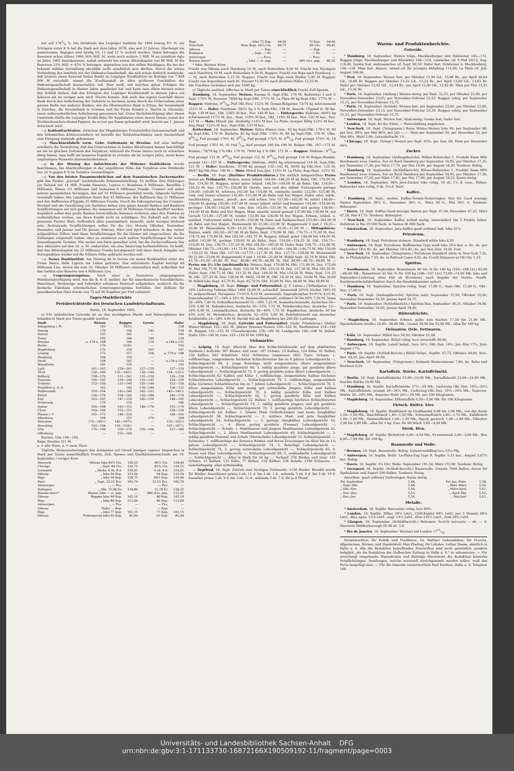nur auf 1793/4 %. Die Dividende des Leipziger Instituts für 1904 betrug 8½ %; ein Erträgnis unter 8 % hat die Bank seit dem Jahre 1878, also seit 27 Jahren, überhaupt nie auszuweisen, dagegen sind häufig 10, 11 und 12 % verteilt worden. Dabei betrugen die Reserven schon ultimo 1904 30¾ Mill. M, wozu noch weitere 3 Mill. M an erzieltem Agio im Jahre 1905 hinzukommen, sodaß nunmehr bei einem Aktienkapital von 80 Mill. M die Reserven 33¾ Mill. = 42¼ % betragen, abgesehen von den stillen Rücklagen, die bei der bekannt soliden Verwaltung ebenfalls recht ansehnlich sein dürften. Durch die intime Verbindung des Instituts mit der Diskonto-Gesellschaft, die sich schon dadurch ausdrückt, daß letztere einen dauernd festen Besitz an Leipziger Kreditaktien im Betrage von 7 800 000 M unterhält, nimmt die Kreditanstalt an allen größeren Geschäften der Diskontogesellschaft konsortialiter teil. Man weiß, mit welchen guten Erfolgen die Diskontogesellschaft in diesem Jahre gearbeitet hat und kann man allein hieraus schon den Schluß ziehen, daß das Erträgnis der Leipziger Kreditanstalt in diesem Jahre ein höheres als im vorigen sein wird. Hierzu kommt, daß auch das eigene Geschäft dieser Bank durch den Aufschwung der Industrie in Sachsen, sowie durch die Uebernahme einer ganzen Reihe von anderen Banken, wie die Oberlausitzer Bank in Zittau, die Vereinsbank in Zwickau, die Vereinsbank in Grimma und die Firma Kunath u. Nieritz in Chemnitz, einen außerordentlichen Aufschwung genommen hat. Unter Berücksichtigung aller dieser Umstände dürfte die Leipziger Kredit-Aktie für Kapitalisten einen Anreiz bieten, zumal der Dividendenschein dieses Papiers, da es nur per Kasse gehandelt wird, bereits am 1. Januar detachiert wird.
—y. Kohlenfrachtsätze. Zwischen der Magdeburger Privatschiffer-Genossenschaft und den böhmischen Kohlenverladern ist betreffs der Kohlenfrachtsätze nach Deutschland eine Einigung zustande gekommen.
—y. Maschinenfabrik vorm. Gebr. Guttsmann in Breslau. Auf eine Anfrage erwiderte die Verwaltung, daß das Unternehmen in beiden Abteilungen besser beschäftigt sei als im gleichen Zeitraum des Vorjahres, während die Preise immer noch zu wünschen übrig lassen; man hofft ein besseres Ergebnis zu erzielen als im vorigen Jahre, wenn keine ungünstigen Momente dazwischenkommen.
—y. In der Sitzung des Aufsichtsrats der Wittener Stahlröhren wurde beschlossen, bei Abschreibungen in der ungefähren Höhe des Vorjahres eine Dividende von 14 % gegen 8 % im Vorjahre vorzuschlagen.
—y. Von den letzten Zusammenbrüchen auf dem französischen Zuckermarkte gibt das Pariser „Journal" nachstehende Zusammenstellung: Es stellten ihre Zahlungen ein Saluzot mit 14 Mill. Franks Passiven, Leprou u. Boudreau 8 Millionen, Barnillés 2 Millionen, Simon 2½ Millionen und Dehaynes 6 Millionen Franks. Crosnier soll außer seinem persönlichen Vermögen, das auf 10 Millionen geschätzt wurde, folgende Verluste veranlaßt haben: Der Liquidation Henri Say 45 Millionen, der Raffinerie Say 21 Millionen und den Raffineries d'Egypte 25 Millionen Franks. Durch die Eskomptierung der Crosnier-Wechsel und die Gewährung von Darlehen haben eine ganze Anzahl Banken und Bankiers Verpflichtungen auf sich geladen, die zusammen auf 30 Millionen Franks beziffert werden. Angeblich sollen drei große Banken beträchtliche Summen verlieren, aber ihre Position zu verheimlichen suchen, um ihren Kredit nicht zu schädigen. Die Zukunft soll, wie das genannte Pariser Blatt, hoffentlich allzu pessimistisch, bemerkt, nicht weniger drohend sein. Bedeutende Verpflichtungen sollen für die vier Monate Oktober, November, Dezember und Januar und für Januar, Februar, März und April schweben. In den vorher aufgezählten Ziffern sind diese Verpflichtungen für die Häuser mit eingerechnet, die die Zahlungen eingestellt haben; aber es existieren noch andere Verpflichtungen für weiter hinausliegende Termine. Wie weiter aus Paris gemeldet wird, hat die Zuckerraffinerie Say ihre Aktionäre auf den 10. n. M. einberufen, um eine Sanierung herbeizuführen. Es heißt, daß das Aktienkapital um 23 Millionen Franks herabgesetzt und dann durch Ausgabe von Vorzugsaktien wieder auf die frühere Höhe gebracht werden soll.
—y. Neues Bankinstitut. Am Montag ist in Genua ein neues Bankinstitut unter der Firma Banco della Liguria ins Leben getreten. Das autorisierte Kapital beträgt 60 Millionen Lire, wovon bis zum 10. Oktober 20 Millionen einzuzahlen sind, außerdem hat das Institut eine Reserve von 4 Millionen Lire.
—y. Ursprungszeugnisse. Nach einer in Sosnowice eingegangenen Ministerialverfügung wird, wie die B. B.-Z. meldet, der für amerikanische Eisenfabrikate, Maschinen, Werkzeuge und Fahrräder erhobene Mehrzoll aufgehoben, wodurch die für deutsche Fabrikate erforderlichen Ursprungszeugnisse fortfallen. Der Zollsatz für amerikanisches Harz wurde von 72 auf 60 Kopeken per Pud reduziert.
Tages-Marktberichte
Preisberichtstelle des Deutschen Landwirtschaftsrats.
Berlin, 18. September 1905.
a) Für inländisches Getreide ist an den wichtigsten Markt- und Börsenplätzen des Inlandes in Mark pro Tonne gezahlt worden:
| Stadt | Weizen | Roggen | Gerste | Hafer |
| --- | --- | --- | --- | --- |
| Königsberg i. Pr. | 165 | 143¾ | — | 138 |
| Danzig | 170 | 144 | 142 | 138 |
| Stettin | 165 | 145 | — | 142 |
| Posen | 169 | 144 | 146 | 134 |
| Breslau | a. 174 n. 168 | 146 | 150 | a.144 n.131 |
| Berlin | 170 | 153¾ | — | 156 |
| Magdeburg | 172 | 150 | 165 | 147 |
| Leipzig | 172 | 157 | 168 | a. 170 n. 148 |
| Hamburg | 164 | 150 | — | — |
| Neuß | 168 | 145 | — | n.130 a.150 |
| Mannheim | 181 | 156 | — | 142 |
| Lyck | 161—163 | 139—141 | 127—129 | 127—129 |
| Tilsit | 156—160 | 135—142½ | 130—140 | 124—132½ |
| Kolberg | 158—170 | 131—143 | 135—150 | 126—138 |
| Namslau | 160—165 | 139—144 | 125—145 | 124—129 |
| Trebnitz | 152—160 | 133—140 | 125—140 | 122—130 |
| Frankfurt a. d. O. | 162 | 140 | 130—140 | 130—132 |
| Halberstadt | 159—164 | 143—149 | 143—161 | 145—149½ |
| Erfurt | 156—170 | 150—160 | 150—180 | 145—170 |
| Kiel | 162—165 | 147—150 | 145—150 | 140—145 |
| Schleswig | 170 | 150 | — | 146 |
| Goslar | 160—168 | 143—152 | 140—170 | 155—170 |
| Cleve | 164—166 | 152—155 | — | 128—130 |
| Plauen i. V. | 165—172 | 146—150 | — | 140—166 |
| Altenburg | 168 | 153 | 170 | 160 |
| München | 175—182½ | 145—147½ | — | 155—162½ |
| Straubing | 192—194 | 152—154½ | — | 163—187½ |
| Ulm | 176—190 | 150—170 | 156—164 | 157—180 |
| Offenburg | — | 155—160 | — | — |
Kernen: Ulm 166—182.
Raps: Breslau 221 M.
a. = alte Ware, n. = neue Ware.
Tägliche Börsennotierungen des Auslandes auf Grund hiesiger eigener Depeschen in Mark per Tonne ausschließlich Fracht, Zoll, Spesen und Qualitätsunterschiede am 18. September / voriger Kurs
| Newyork | Weizen loko 89⅞ Cts. | 138,25 | 89⅞ Cts. | 138,40 |
| Chicago | „ Sept. 84 Cts. | 129,75 | 83¾ Cts. | 129,55 |
| Liverpool | „ Dezbr. 6 sh. 8 d. | 150,05 | 6 sh. 8 d. | 150,05 |
| Odessa | „ loko 94 Kop. | 123,50 | 94 Kop. | 123,50 |
| Riga | „ loko 98 Kop. | 128,75 | 98½ Kop. | 129,40 |
| Paris | „ Sept. 22,55 Fcs. | 182,70 | 22,55 Fcs. | 182,70 |
| Antwerpen | „ — Fcs. | — | — Fcs. | — |
| Budapest | „ Okt. 15,84 Kr. | 134,80 | 15,78 Kr. | 134,25 |
| Buenos Aires* | Weizen loko — ct. pap. | — | 680 ctvs. pap. | 121,05 |
| Odessa | Roggen loko 80 Kop. | 105,10 | 80 Kop. | 105,10 |
| Riga | „ loko 86 Kop. | 113,00 | 86 Kop. | 113,00 |
| Antwerpen | „ — Fcs. | — | — Fcs. | — |
| Odessa | Hafer — Kop. | — | — Kop. | — |
| Riga | „ loko 77 Kop. | 101,15 | 77 Kop. | 101,15 |
| Odessa | Futtergerste loko 65 Kop. | 85,40 | 65 Kop. | 85,40 |
| Riga | „ loko 72 Kop. | 94,60 | 72 Kop. | 94,60 |
| New-York | Mais Sept. 60¼ Cts. | 99,75 | 60 Cts. | 99,45 |
| Odessa | „ — Kop. | — | — Kop. | — |
| Budapest | „ Sept. — Kr. | — | — Kr. | — |
| Antwerpen | „ — Frcs. | — | — Frcs. | — |
| Buenos Aires* | „ loko — ct. pap. | — | 485 ctvs. pap. | 86,35 |
* bdsr. Buenos Aires.
Fracht von Odessa nach Hamburg 10 M, nach Rotterdam 9,50 M. Fracht von Nicolajew nach Hamburg 10 M, nach Rotterdam 9,50 M. Roggen: Fracht von Riga nach Hamburg —, — M, nach Rotterdam 5,15 M. Roggen: Fracht von Riga nach Stettin 5,00 M. Roggen: Fracht von Argentinien nach St. Vincent 15,85 M, nach direkten Häfen 12,25 M.
Die Frachten verstehen sich per 1000 kg.
c) Tägliche ausländ. Offerten in Mark per Tonne einschließlich Fracht-Zoll-Spesen.
Hamburg, 18. September. Weizen: Kansas II: Sept./Okt. 179 M, Redwinter I und II Sept. 174½ M, Donauer 79/80 kg Sept./Okt. 171½ M, La Plata 80 kg Sept./Okt. 177½ M — Roggen: Südruss. 915/20 Pud Okt./Nov. 152½ M, Donau-Bulgarien 73/74 kg schwimmend 151½ M — Hafer: Nordruss. 50/51 kg 3 % Sept./Okt. 139 M, Amerik. Clipped II: 38 lbs. Sept. 138 M bez., Okt. 138¾ M bez., Nov. 140 M bez. — Futtergerste: Südruss.: 60/61 kg schwimmend 117½ M, bez., Sept. 118¼ M bez., Okt. 119½ M bez., Nov. 120 M bez., Dez. 121 M — Mais: Mixed: Jan. dreihäfig 114¼ M bez. La Plata: morgen fällig 122½ M bez., Aug./Sept. 122¼ M bez., Sept./Okt. 123 M bez.
Rotterdam, 18. September. Weizen: Bahia Blanca russ.: 82 kg Sept./Okt. 178½ M, 80 kg Sept./Okt. 176 M. Barletta: 82 kg Sept./Okt. 178½ M, 80 kg Sept./Okt. 176 M. Ulka: 930/35 Pud prompt 170½ M, 925/30 Pud prompt 172½ M, 930/35 Pud prompt 174½ M, 10 Pud prompt 176½ M, 10 Pud 5/10 Azof prompt 180 bis 190 M. Bulgar. Okt. 167—175 M. Rumän.: 78/79 kg 3 % Okt. 170 M, 79/80 kg 2 % Okt. 171 M — Roggen: Südruss.: 915/20 Pud prompt 151 M, 920/25 Pud prompt 152 M, 925/30 Pud prompt 154 M Bulgar./Rumän. prompt 141—157 M — Futtergerste: Südruss.: 60/61 kg schwimmend 118 M, Sept./Okt. 121 M — Hafer: Nordruss.: 47/48 kg prompt 132—142 M, 44/45 kg Okt./Nov. 135 M, 46/47 kg Okt./Nov. 140 M — Mais: Mixed Dez./Jan. 115¾ M. La Plata: Aug./Sept. 123½ M.
— Berlin, 18. Sept. (Berliner Produktenbörse.) Die amtlich festgestellten Preise waren am Frühmarkt: Weizen, neuer inländ. 164,00—166,50 M ab Bahn, Okt. 170,50 M, Dez. 174,50 M. Roggen, neuer guter inländ. 146,50—149,00 M ab Bahn, Okt. 154,00—154,25 M, Dez. 155,75—156,00 M. Gerste, neue und alte inländ. Futtergerste geringe 134,00—140,00 M, schwere 141,00 bis 154,00 M, russische leichte 122,00—125,00 M, russ. und Donau schwere 145,00—151,00 M ab Bahn und frei Wagen. Hafer, alter, märk., mecklenburg., pomm., preuß., pos. und schles. fein 157,00—165,00 M, mittel 148,00—156,00 M, gering 145,00—147,00 M, neuer inländ. mittel und besserer 143,00—154,00 M, geringer 134,00—142,00 M, russ. fein 145,00—151,00 M, mittel und gering 138,00—144,00 M ab Bahn und frei Wagen. Mais, amerik. mixed gesund 137,00 bis 139,00 M, mit Geruch 123,00—127,00 M, runder 132,00 bis 136,00 M frei Wagen. Erbsen, inländ. u. ausländ. Futterware mittel 143,00—150,00 M, feine und Taubenerbsen 153,00—164,00 M ab Bahn und frei Wagen. Weizenmehl 00 21,00—23,00 M. Roggenmehl 0 und 1 19,25—20,80 M. Weizenkleie 9,50—10,20 M. Roggenkleie 10,50—11,00 M — Mittagsbörse: Weizen, märk. 165,50—167,00 M ab Bahn, Sept. 170,00 M, Okt. 170,75—171,00 M, Dez. 174,75 bis 175,00 M, Mai 182,50—182,75 M. Roggen, inländ. guter 148,00 bis 149,50 M, mittel 142,00 M, geringe 139,00 M ab Bahn, Sept. 154,00—154,25 M, Okt. 154,75—155,00 M, Dez. 156,75—157,25 M, Mai 164,50—165,50 M. Hafer Sept. 140,75—141,00 M, Oktober 140,75—142,00—141,75 M, Dez. 144,00—145,00—144,50—144,75 M, Mai 154,00—154,25 M. Mais Okt. 127,50—127,75—127,50 M, Dez. 127,75—128,00 M. Weizenmehl 00 21,00—23,00 M. Roggenmehl 0 und 1 19,40—21,00 M. Rüböl Sept. 45,70 M Brief, Okt. 45,70—45,50—45,60 M, Dez. 46,90—46,70—46,80 M, Mai 48,90—48,70—48,90 M — Preise um 2½ Uhr (nichtamtlich): Weizen, Sept. 170,00 M, Okt. 171,00 M, Dez. 175,00 M, Mai 182,75 M. Roggen, Sept. 154,50 M, Okt. 155,25 M, Dez. 157,50 M, Mai 165,50 M. Hafer, Sept. 140,75 M, Okt. 141,25 M, Dez. 144,50 M, Mai 154,50 M. Mais, Sept. 131,25 M, Okt. 127,25 M, Dez. 128,00 M. Mehl, 19,80 M, Okt. 19,50 M, Dez. 19,60 M, Mai 20,60 M. Rüböl loko Sept. 45,70 M, Sept. 45,70 M, Okt. 45,60 M, Dez. 46,80 M, Mai 48,80 M.
— Magdeburg, 18. Sept. Dünge- und Futtermittel. (J. F. Lahne.) Chilisalpeter 15—16% Lieferung Februar-März 1906 10,00 M, schwefelf. Ammoniak 20½% Herbst 1905 65 M, aufgeschlossf. Peruguano 7+9½% 8,10 M, ammoniak. Superphosphat 9+9½% 8,10 M, Superphosphat 17—19% à 16½ M, Baumwollsaatmehl, entfasert 56 bis 60% 7,50 M, Texas 56—60% 7,40 M, Erdnußkuchenmehl 52—56% 7,25 M, Sesamkuchenmehl, deutsches 50—52% 6,80 M, Kokoskuchen, deutsche 30—33% 7,75 M, Palmkernkuchen, deutsche 23—26% 6,00 M, Leinsaatkuchen, deutsche 36—40% 7,75 M, Rapskuchen, deutsche 40 bis 43% 6,05 M, Mohnkuchen, deutsche 42—45% 5,80 M, Reisfuttermehl aus deutscher Schälmühle 24—28% 4,90 M. Parität frei ab Magdeburg bei 200 Ztr.-Ladungen.
— Magdeburg, 18. Sept. Getreide und Futtermittel. (Gebr. Friedeberg.) Glatter Winter-Weizen 152—162 M, glatter Sommer-Weizen 158—165 M, Rauhweizen 154—160 M, Roggen 142—152 M, Chevaliergerste 150—165 M, Landgerste 140—148 M, inländ. Hafer 140—146 M, russ. 143—156 M für 1000 kg.
Viehmärkte.
— Leipzig, 18. Sept. (Bericht über den Schlachtviehmarkt auf dem städtischen Viehhofe.) Auftrieb: 387 Rinder, und zwar: 167 Ochsen, 15 Kalben, 124 Kühe, 81 Bullen; 150 Kälber, 662 Schafvieh, 1622 Schweine; zusammen 2821 Tiere. Ochsen: 1. vollfleischige, ausgemästete höchsten Schlachtwertes bis zu 6 Jahren Lebendgewicht —, Schlachtgewicht 84, 2. junge fleischige, nicht ausgemästete, ältere ausgemästete Lebendgewicht —, Schlachtgewicht 80, 3. mäßig genährte junge, gut genährte ältere Lebendgewicht —, Schlachtgewicht 73, 4. gering genährte jeden Alters Lebendgewicht —, Schlachtgewicht 62. Kalben und Kühe: 1. vollfleischige, ausgemästete Kalben höchsten Schlachtwertes Lebendgewicht —, Schlachtgewicht 79, 2. vollfleischige, ausgemästete Kühe höchsten Schlachtwertes bis zu 7 Jahren Lebendgewicht —, Schlachtgewicht 76, 3. ältere ausgemästete Kühe und wenig gut entwickelte jüngere Kühe und Kalben Lebendgewicht —, Schlachtgewicht 70, 4. mäßig genährte Kühe und Kalben Lebendgewicht —, Schlachtgewicht 62, 5. gering genährte Kühe und Kalben Lebendgewicht —, Schlachtgewicht 52. Bullen: 1. vollfleischige höchsten Schlachtwertes Lebendgewicht —, Schlachtgewicht 74, 2. mäßig genährte jüngere und gut genährte ältere Lebendgewicht —, Schlachtgewicht 70, 3. gering genährte Lebendgewicht —, Schlachtgewicht 64. Kälber: 1. feinste Mast (Vollmilchmast) und beste Saugkälber Lebendgewicht 58, Schlachtgewicht —, 2. mittlere Mast- und gute Saugkälber Lebendgewicht 54, Schlachtgewicht —, 3. geringe Saugkälber Lebendgewicht 42, Schlachtgewicht —, 4. ältere gering genährte (Fresser) Lebendgewicht, — Schlachtgewicht —. Schafe: 1. Mastlämmer und jüngere Masthammel Lebendgewicht 42, Schlachtgewicht —, 2. ältere Masthammel Lebendgewicht 40, Schlachtgewicht —, 3. mäßig genährte Hammel und Schafe (Merzschafe) Lebendgewicht 33, Schlachtgewicht —. Schweine: 1. vollfleischige der feineren Rassen und deren Kreuzungen im Alter bis zu 1¼ Jahren Lebendgewicht —, Schlachtgewicht 74, 2. fleischige Lebendgewicht —, Schlachtgewicht 70, 3. gering entwickelte Lebendgewicht —, Schlachtgewicht 65, 4. Sauen und Eber Lebendgewicht —, Schlachtgewicht 69, 5. ausländische Lebendgewicht —, Schlachtgewicht —. Alles in Mark für 50 kg. — Verkauf: 376 Rinder, und zwar: 161 Ochsen, 15 Kalben, 123 Kühe, 77 Bullen; 150 Kälber; 536 Schafe; 1599 Schweine. — Geschäftsgang: alles mittelmäßig.
— Deptford, 18. Sept. Zutrieb zum heutigen Viehmarkt: 1136 Rinder. Bezahlt wurde für Rinder: Amerikaner prima 3 sh. 11 d. bis 4 sh. 1 d., sekunda 3 sh. 8 d. bis 3 sh. 10 d. Kanadier prima 3 sh. 9 d. bis 3 sh. 11 d., sekunda 3 sh. 7 d. für je 8 Pfund
Waren- und Produktenberichte.
Getreide.
* Hamburg, 18. September. Weizen träge, Mecklenburger und Holsteiner 165—172. Roggen träge, Mecklenburger und Altmärker 146—154, russischer cif. 9 Pud 10/15, Aug. 116,00. Gerste fest, südrussischer cif. Sept. 98,50. Hafer fest, Holsteiner u. Mecklenburg. 150—158. Mais fest. Americ. mixed cif. für prompte Abladung 114,00, La Plata cif. Juli-August 106,00.
* Pest, 18. September. Weizen fest, per Oktober 15,94 Gd., 15,96 Br., per April 16,64 Gd., 16,66 Br. Roggen per Oktober 13,22 Gd., 13,24 Br., per April 13,60 Gd., 13,62 Br. Hafer per Oktober 12,42 Gd., 12,44 Br., per April 12,80 Gd., 12,82 Br. Mais per Mai 13,32 Gd., 13,34 Br.
* Paris, 18. September. (Anfang.) Weizen stetig, per Sept. 22,55, per Oktober 22,80, per November-Dezember 23,05, per November-Februar 23,25. Roggen ruhig, per September 15,25, per November-Februar 15,75.
* Paris, 18. September. (Schluß). Weizen fest, per September 22,65, per Oktober 22,85, November-Dezember 23,15, per November-Februar 23,30. Roggen ruhig, per September 15,25, per November-Februar 15,75.
* Antwerpen, 18. Sept. Weizen fest, Mais stetig, Gerste fest, Hafer fest.
* London, 18. Sept. An der Küste — Weizenladung angeboten.
* New-York, 18. Sept. (Telegramm.) Roter Winter-Weizen loko 89, per September 88, per Dez. 88⅞, per Mai 90⅛, per Juli —,—. Mais per September 59, per Dezember 53, per Mai 49½. Mehl 3,90. Getreidefracht 1½.
* Chicago, 18. Sept. (Telegr.) Weizen per Sept. 83⅝, per Dez. 84. Mais per Dezember 44½.
Zucker.
* Hamburg, 18. September. (Anfangsbericht). Rüben-Rohzucker 1. Produkt Basis 88% Rendement neue Usance, frei an Bord Hamburg per September 16,95, per Oktober 17,35, per Dezember 17,40, per März 17,70, per Mai 18,00, per August 18,30. Tendenz: Ruhig.
* Hamburg, 18. September. (Schlußbericht). Rüben-Rohzucker 1. Produkt Basis 88% Rendement neue Usance, frei an Bord Hamburg per September 16,95, per Oktober 17,30, per Dezember 17,30, per März 17,65, per Mai 17,90, per August 18,25. Kaum stetig.
* London, 18. September. 96% Java-Zucker loko ruhig, 10 sh. 1½ d. nom., Rüben-Rohzucker loko ruhig, 8 sh. 5¼ d. Wert.
Kaffee.
* Hamburg, 18. Sept., nachm. Kaffee-Termin-Notierungen. Nur für Good average Santos September 38¼ G., Dezember 38½ G., März 39 G., Mai 39½ G. Tendenz: Behauptet.
* Havre, 18. Sept. Kaffee Good average Santos per Sept. 47,00, Dezember 47,25, März 47,50, Mai 47,75. Tendenz: Behauptet.
* New-York, 18. September. Kaffee schloß stetig, unverändert bis 5 Punkte höher. Zufuhren in Rio 19 000 Sack, in Santos 40 000 Sack.
* Amsterdam, 18. September. Java-Kaffee good ordinary beh. loko 31¼.
Petroleum.
* Hamburg, 18. Sept. Petroleum stramm. Standard white loko 6,20.
* Antwerpen, 18. Sept. Petroleum. Raffiniertes Type weiß loko 18⅞ bez. u. Br., do. per September 18⅞ Br., do. per Oktober 18⅞ Br., do. per Nov.-Dez. 19 Br. Fest.
* New-York, 18. September. (Telegramm.) Petroleum Standard white in New-York 7,25, do. in Philadelphia 7,20, do. in Refined Cases 9,95, do. Credit Balances at Oil City 1,33.
Spiritus.
* Nordhausen, 18. September. Branntwein 40 Vol.-% für 100 kg (105—106 Ltr.) 65,00—66,00 Mk., Branntwein 45 Vol.-% für 100 kg (106—107 Ltr.) 73,00—74,00 Mk. loko und September-Lieferung ohne Faß ab Brennerei, nach Angabe der Verein. Nordh. Kornbranntweinfabrikanten durch die Handelskammer notiert.
* Hamburg, 18. September. Spiritus ruhig, Sept. 17,00 G., Sept.-Okt. 17,00 G., Okt.-Nov. 17,00 G.
* Paris, 18. Sept. (Anfangsbericht). Spiritus matt, September 37,50, Oktober 35,00, November-Dezember 34,50, Januar-April 34,75.
* Paris, 18. September. (Schlußbericht.) Spiritus flau, September 36,25, Oktober 34,00, November-Dezember 34,00, Januar-April 34,00.
Hülsenfrüchte.
* Magdeburg, 18. September. Erbsen, gelbe zum Kochen 17,50 bis 21,00 Mk., Speisebohnen (weiße) 24,00—36,00 Mk., Linsen 38,00 bis 55,00 Mk., alles für 100 kg.
Oelsaaten. Oele. Fettwaren.
* Köln, 18. September. Rüböl loco 50,50, Oktober 51,00.
* Hamburg, 18. September. Rüböl ruhig, loco unverzollt 48,00,
* Antwerpen, 18. Septbr. Leinöl behpt., loco 16½, Okt.-Dez. 16½, Jan.-Mai 17¼, Juni-August 17⅞.
* Paris, 18. Septbr. (Schluß-Bericht.) Rüböl behpt., Septbr. 47,75, Oktober 48,00, Nov.-Dez. 48,25, Jan.-April 49,00.
* New-York, 18. September. (Telegramm.) Schmalz Westernsteam 7,90, do. Rohe und Brothers 8,20.
Kartoffeln. Stärke. Kartoffelmehl.
* Berlin, 18. Sept. Kartoffelstärke 23,00—24,00 Mk., Kartoffelmehl 23,00—24,00 Mk., feuchte Stärke 10,00 Mk.
* Hamburg, 16. Septbr. Kartoffelstärke 27½—28 Mk., Lieferung Okt.-Dez. 19¾—20¼ Mk., Kartoffelmehl, prompt 28—28½ Mk., Lieferung Okt.-Dez. 19¾—20¼ Mk., Superior-Stärke 28—28½ Mk., Superior-Mehl 28½—29 Mk. per 100 Kilogramm.
* Magdeburg, 18. September. Eßkartoffeln 4,50—5,00 Mk. für 100 Kilogramm.
Fleisch. Butter. Eier.
* Magdeburg, 18. Septbr. Rindfleisch im Großhandel 0,98 bis 1,08 Mk., von der Keule 1,50—1,60 Mk., Bauchfleisch 1,40—1,50 Mk., Schweinefleisch 1,60—1,70 Mk., Kalbfleisch 1,40—1,60 Mk., Hammelfleisch 1,40—1,50 Mk., Speck, geräuch. 1,60—1,80 Mk., Eßbutter 2,40 bis 2,80 Mk., alles für 1 kg. Eier, für 60 Stück 3,80—4,40 Mk.
Stroh. Heu.
* Magdeburg, 18. Septbr. Richtstroh 4,00—4,50 Mk., Krummstroh 2,00—3,00 Mk., Heu 6,00—7,00 Mk. für 100 kg.
Baumwolle und Wolle.
* Bremen, 18. Sept. Baumwolle. Ruhig. Upland middling loco 53¼ Pfg.
* Antwerpen, 18. Septbr. Wolle. La-Plata-Zug Type B. Septbr. 5,15 bez., August 5,07½ bez. Ruhig.
* Havre, 16. Septbr. 3¼ Uhr. Wolle. September 191,50, März 172,00. Tendenz: Ruhig.
* Liverpool, 18. Septbr. (Schluß-Bericht.) Baumwolle. Umsatz 7000 Ballen, davon für Spekulation und Export 500 Ballen. Tendenz: Stetig.
Amerikan. good ordinary Lieferungen: Kaum stetig.
| Per September | 5,48, | Per Jan.-Febr. | 5,58, |
| „ Sept.-Okt. | 5,48, | „ Febr.-März | 5,59, |
| „ Okt.-Nov. | 5,50, | „ März-April | 5,61, |
| „ Nov.-Dez. | 5,53, | „ April-Mai | 5,62, |
| „ Dez.-Jan. | 5,56, | „ Mai-Juni | 5,63. |
Metalle.
* Amsterdam, 18. Septbr. Bancazinn ruhig, loco 89¼.
* London, 18. Septbr. Silber 28⅞ Lstrl., Chili-Kupfer 68½ Lstrl. per 3 Monate 68⅞ Lstrl., Blei, span. 13⅞ Lstrl., engl. 14¼ Lstrl., Zinn 145½ Lstrl., Zink 26¼ Lstrl.
* Glasgow, 18. September. (Schlußbericht.) Roheisen. Scotch warrants — sh. — d. Warrants Middlesborough III 48 sh. 3 d.
* Rio de Janeiro, 16. September. Wechsel auf London 1711/32
Verantwortlich: für Politik und Feuilleton: Dr. Walther Gebensleben; für Provinz, Allgemeines, Börsen- und Handelsteil: Max Ebeling; für Lokales: Lothar Heese, sämtlich in Halle a. S. Alle die Redaktion betreffenden Zuschriften sind nicht persönlich, sondern lediglich „An die Redaktion der Halleschen Zeitung in Halle a. S." zu adressieren. — Für unverlangt eingehende Manuskripte und Beiträge übernimmt die Redaktion keinerlei Verpflichtungen. Sendungen, welche eventuell zurückgesandt werden sollen, muß das Porto beigefügt sein. — Für die Inserate verantwortlich Paul Kersten, Halle a. S. Telephon 188.
Universitäts- und Landesbibliothek Sachsen-Anhalt DFG
urn:nbn:de:gbv:3:1-171133730-16872166X190509192-11/fragment/page=0003